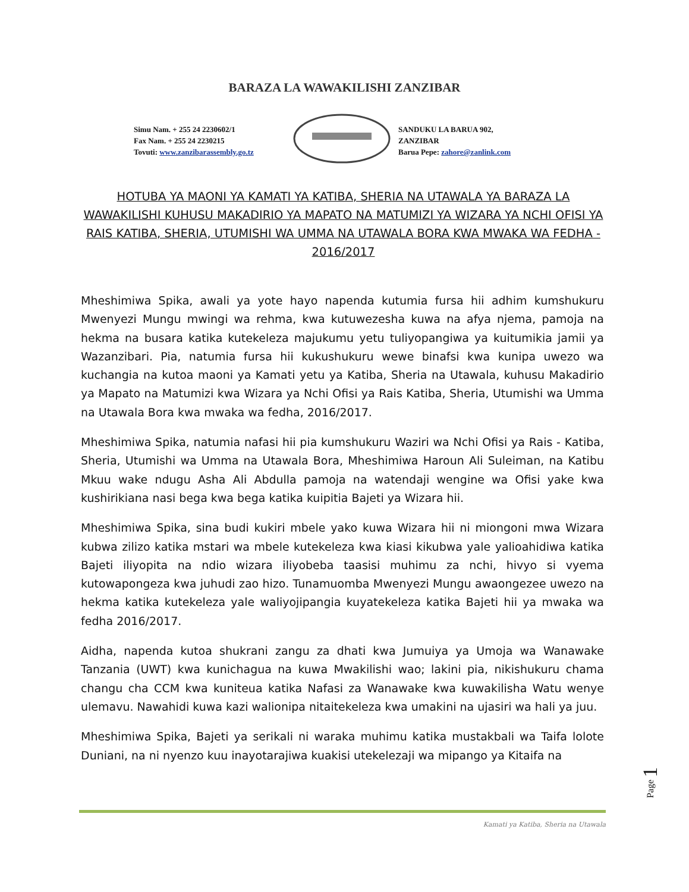BARAZA LA WAWAKILISHI ZANZIBAR
Simu Nam. + 255 24 2230602/1
Fax Nam. + 255 24 2230215
Tovuti: www.zanzibarassembly.go.tz
SANDUKU LA BARUA 902,
ZANZIBAR
Barua Pepe: zahore@zanlink.com
HOTUBA YA MAONI YA KAMATI YA KATIBA, SHERIA NA UTAWALA YA BARAZA LA WAWAKILISHI KUHUSU MAKADIRIO YA MAPATO NA MATUMIZI YA WIZARA YA NCHI OFISI YA RAIS KATIBA, SHERIA, UTUMISHI WA UMMA NA UTAWALA BORA KWA MWAKA WA FEDHA - 2016/2017
Mheshimiwa Spika, awali ya yote hayo napenda kutumia fursa hii adhim kumshukuru Mwenyezi Mungu mwingi wa rehma, kwa kutuwezesha kuwa na afya njema, pamoja na hekma na busara katika kutekeleza majukumu yetu tuliyopangiwa ya kuitumikia jamii ya Wazanzibari. Pia, natumia fursa hii kukushukuru wewe binafsi kwa kunipa uwezo wa kuchangia na kutoa maoni ya Kamati yetu ya Katiba, Sheria na Utawala, kuhusu Makadirio ya Mapato na Matumizi kwa Wizara ya Nchi Ofisi ya Rais Katiba, Sheria, Utumishi wa Umma na Utawala Bora kwa mwaka wa fedha, 2016/2017.
Mheshimiwa Spika, natumia nafasi hii pia kumshukuru Waziri wa Nchi Ofisi ya Rais - Katiba, Sheria, Utumishi wa Umma na Utawala Bora, Mheshimiwa Haroun Ali Suleiman, na Katibu Mkuu wake ndugu Asha Ali Abdulla pamoja na watendaji wengine wa Ofisi yake kwa kushirikiana nasi bega kwa bega katika kuipitia Bajeti ya Wizara hii.
Mheshimiwa Spika, sina budi kukiri mbele yako kuwa Wizara hii ni miongoni mwa Wizara kubwa zilizo katika mstari wa mbele kutekeleza kwa kiasi kikubwa yale yalioahidiwa katika Bajeti iliyopita na ndio wizara iliyobeba taasisi muhimu za nchi, hivyo si vyema kutowapongeza kwa juhudi zao hizo. Tunamuomba Mwenyezi Mungu awaongezee uwezo na hekma katika kutekeleza yale waliyojipangia kuyatekeleza katika Bajeti hii ya mwaka wa fedha 2016/2017.
Aidha, napenda kutoa shukrani zangu za dhati kwa Jumuiya ya Umoja wa Wanawake Tanzania (UWT) kwa kunichagua na kuwa Mwakilishi wao; lakini pia, nikishukuru chama changu cha CCM kwa kuniteua katika Nafasi za Wanawake kwa kuwakilisha Watu wenye ulemavu. Nawahidi kuwa kazi walionipa nitaitekeleza kwa umakini na ujasiri wa hali ya juu.
Mheshimiwa Spika, Bajeti ya serikali ni waraka muhimu katika mustakbali wa Taifa lolote Duniani, na ni nyenzo kuu inayotarajiwa kuakisi utekelezaji wa mipango ya Kitaifa na
Page 1
Kamati ya Katiba, Sheria na Utawala